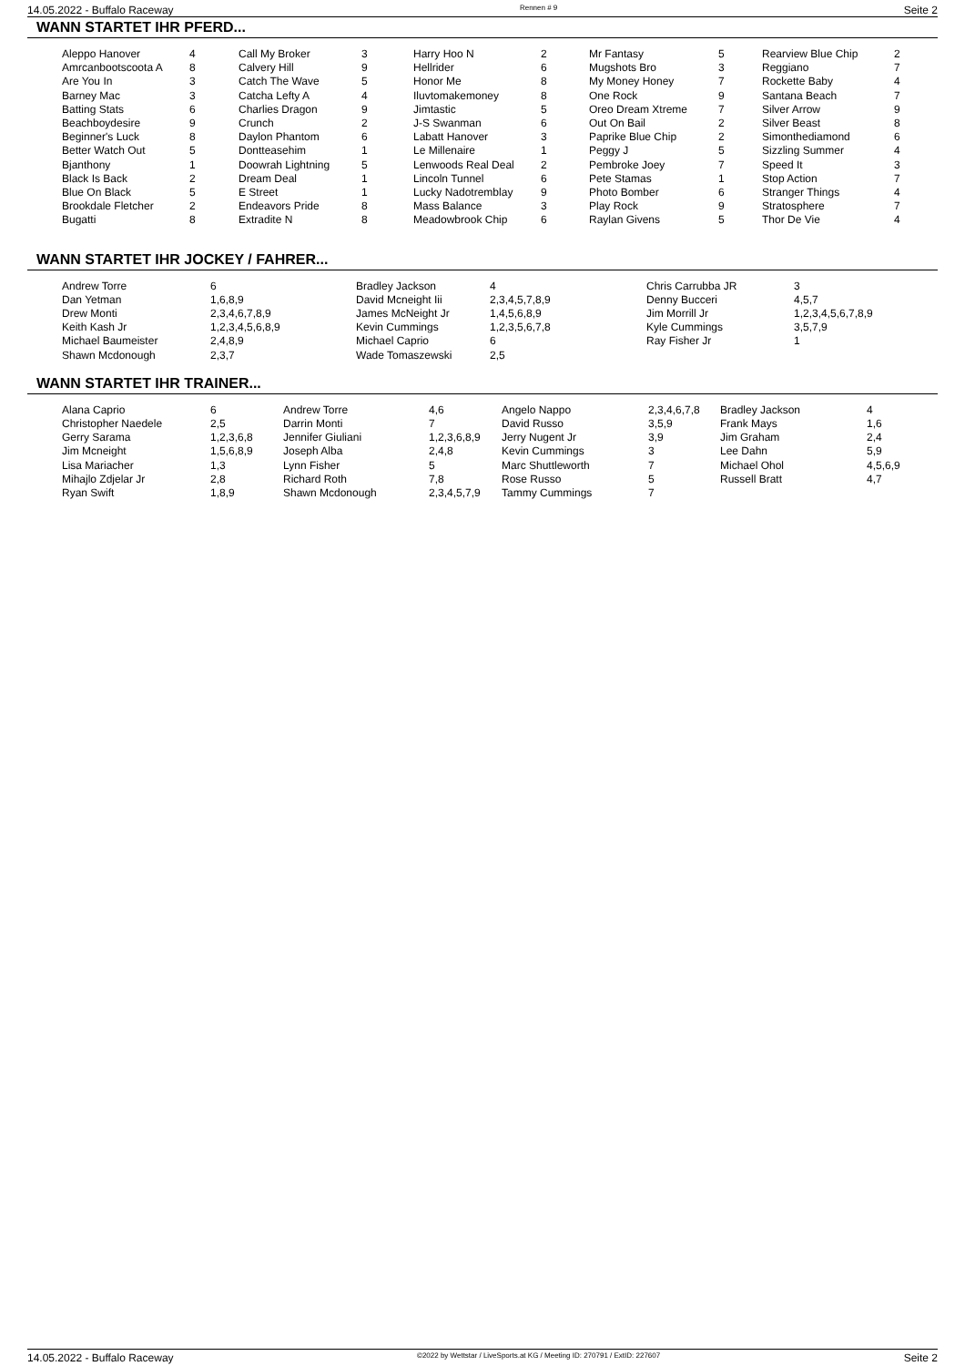14.05.2022 - Buffalo Raceway Rennen # 9 Seite 2
WANN STARTET IHR PFERD...
| Aleppo Hanover Amrcanbootscoota A Are You In Barney Mac Batting Stats Beachboydesire Beginner's Luck Better Watch Out Bjanthony Black Is Back Blue On Black Brookdale Fletcher Bugatti | 4 8 3 3 6 9 8 5 1 2 5 2 8 | Call My Broker Calvery Hill Catch The Wave Catcha Lefty A Charlies Dragon Crunch Daylon Phantom Dontteasehim Doowrah Lightning Dream Deal E Street Endeavors Pride Extradite N | 3 9 5 4 9 2 6 1 5 1 1 8 8 | Harry Hoo N Hellrider Honor Me Iluvtomakemoney Jimtastic J-S Swanman Labatt Hanover Le Millenaire Lenwoods Real Deal Lincoln Tunnel Lucky Nadotremblay Mass Balance Meadowbrook Chip | 2 6 8 8 5 6 3 1 2 6 9 3 6 | Mr Fantasy Mugshots Bro My Money Honey One Rock Oreo Dream Xtreme Out On Bail Paprike Blue Chip Peggy J Pembroke Joey Pete Stamas Photo Bomber Play Rock Raylan Givens | 5 3 7 9 7 2 2 5 7 1 6 9 5 | Rearview Blue Chip Reggiano Rockette Baby Santana Beach Silver Arrow Silver Beast Simonthediamond Sizzling Summer Speed It Stop Action Stranger Things Stratosphere Thor De Vie | 2 7 4 7 9 8 6 4 3 7 4 7 4 |
WANN STARTET IHR JOCKEY / FAHRER...
| Andrew Torre Dan Yetman Drew Monti Keith Kash Jr Michael Baumeister Shawn Mcdonough | 6 1,6,8,9 2,3,4,6,7,8,9 1,2,3,4,5,6,8,9 2,4,8,9 2,3,7 | Bradley Jackson David Mcneight Iii James McNeight Jr Kevin Cummings Michael Caprio Wade Tomaszewski | 4 2,3,4,5,7,8,9 1,4,5,6,8,9 1,2,3,5,6,7,8 6 2,5 | Chris Carrubba JR Denny Bucceri Jim Morrill Jr Kyle Cummings Ray Fisher Jr | 3 4,5,7 1,2,3,4,5,6,7,8,9 3,5,7,9 1 |
WANN STARTET IHR TRAINER...
| Alana Caprio Christopher Naedele Gerry Sarama Jim Mcneight Lisa Mariacher Mihajlo Zdjelar Jr Ryan Swift | 6 2,5 1,2,3,6,8 1,5,6,8,9 1,3 2,8 1,8,9 | Andrew Torre Darrin Monti Jennifer Giuliani Joseph Alba Lynn Fisher Richard Roth Shawn Mcdonough | 4,6 7 1,2,3,6,8,9 2,4,8 5 7,8 2,3,4,5,7,9 | Angelo Nappo David Russo Jerry Nugent Jr Kevin Cummings Marc Shuttleworth Rose Russo Tammy Cummings | 2,3,4,6,7,8 3,5,9 3,9 3 7 5 7 | Bradley Jackson Frank Mays Jim Graham Lee Dahn Michael Ohol Russell Bratt | 4 1,6 2,4 5,9 4,5,6,9 4,7 |
14.05.2022 - Buffalo Raceway ©2022 by Wettstar / LiveSports.at KG / Meeting ID: 270791 / ExtID: 227607 Seite 2